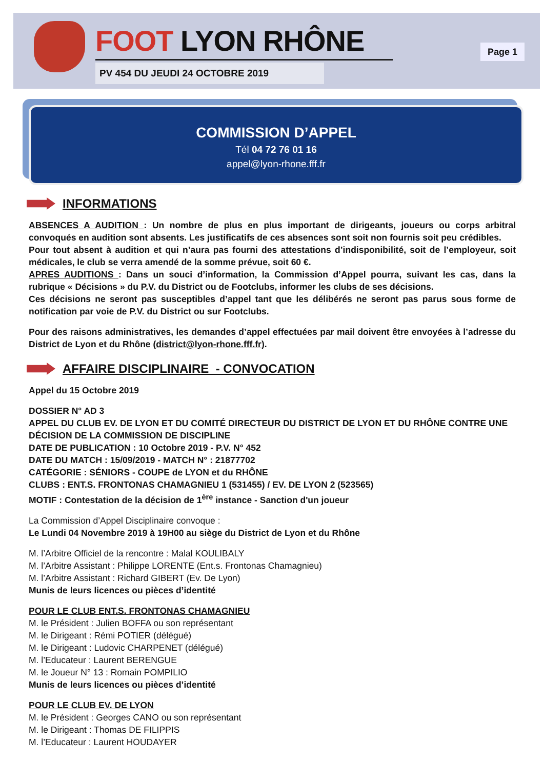FOOT LYON RHÔNE
PV 454 DU JEUDI 24 OCTOBRE 2019
Page 1
COMMISSION D’APPEL
Tél 04 72 76 01 16
appel@lyon-rhone.fff.fr
INFORMATIONS
ABSENCES A AUDITION : Un nombre de plus en plus important de dirigeants, joueurs ou corps arbitral convoqués en audition sont absents. Les justificatifs de ces absences sont soit non fournis soit peu crédibles.
Pour tout absent à audition et qui n’aura pas fourni des attestations d’indisponibilité, soit de l’employeur, soit médicales, le club se verra amendé de la somme prévue, soit 60 €.
APRES AUDITIONS : Dans un souci d’information, la Commission d’Appel pourra, suivant les cas, dans la rubrique « Décisions » du P.V. du District ou de Footclubs, informer les clubs de ses décisions.
Ces décisions ne seront pas susceptibles d’appel tant que les délibérés ne seront pas parus sous forme de notification par voie de P.V. du District ou sur Footclubs.
Pour des raisons administratives, les demandes d’appel effectuées par mail doivent être envoyées à l’adresse du District de Lyon et du Rhône (district@lyon-rhone.fff.fr).
AFFAIRE DISCIPLINAIRE - CONVOCATION
Appel du 15 Octobre 2019
DOSSIER N° AD 3
APPEL DU CLUB EV. DE LYON ET DU COMITÉ DIRECTEUR DU DISTRICT DE LYON ET DU RHÔNE CONTRE UNE DÉCISION DE LA COMMISSION DE DISCIPLINE
DATE DE PUBLICATION : 10 Octobre 2019 - P.V. N° 452
DATE DU MATCH : 15/09/2019 - MATCH N° : 21877702
CATÉGORIE : SÉNIORS - COUPE de LYON et du RHÔNE
CLUBS : ENT.S. FRONTONAS CHAMAGNIEU 1 (531455) / EV. DE LYON 2 (523565)
MOTIF : Contestation de la décision de 1<sup>ère</sup> instance - Sanction d'un joueur
La Commission d’Appel Disciplinaire convoque :
Le Lundi 04 Novembre 2019 à 19H00 au siège du District de Lyon et du Rhône
M. l’Arbitre Officiel de la rencontre : Malal KOULIBALY
M. l’Arbitre Assistant : Philippe LORENTE (Ent.s. Frontonas Chamagnieu)
M. l’Arbitre Assistant : Richard GIBERT (Ev. De Lyon)
Munis de leurs licences ou pièces d’identité
POUR LE CLUB ENT.S. FRONTONAS CHAMAGNIEU
M. le Président : Julien BOFFA ou son représentant
M. le Dirigeant : Rémi POTIER (délégué)
M. le Dirigeant : Ludovic CHARPENET (délégué)
M. l’Educateur : Laurent BERENGUE
M. le Joueur N° 13 : Romain POMPILIO
Munis de leurs licences ou pièces d’identité
POUR LE CLUB EV. DE LYON
M. le Président : Georges CANO ou son représentant
M. le Dirigeant : Thomas DE FILIPPIS
M. l’Educateur : Laurent HOUDAYER